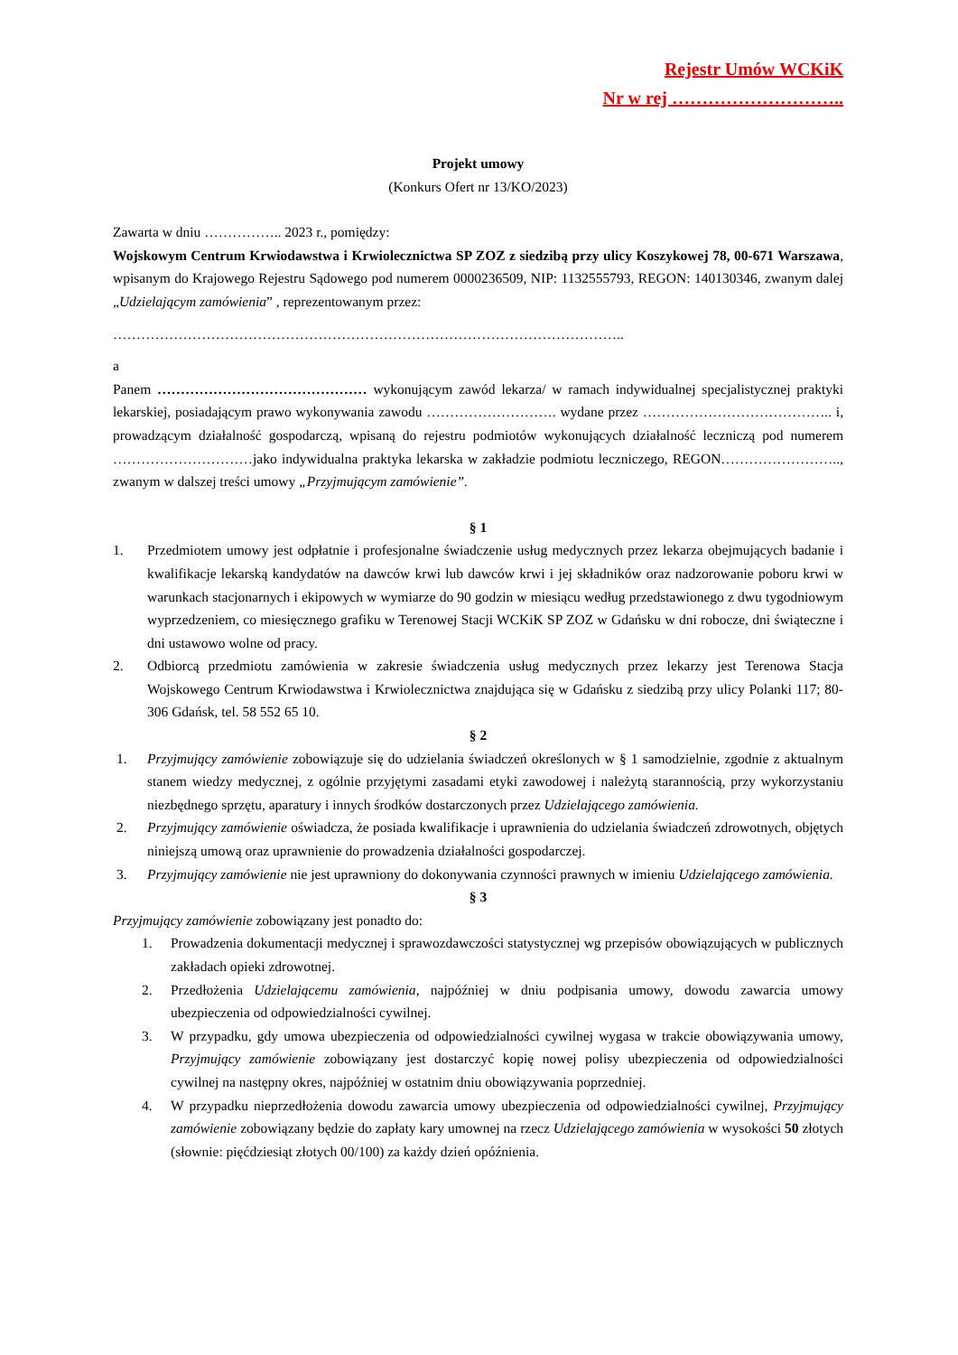Rejestr Umów WCKiK
Nr w rej ………………………..
Projekt umowy
(Konkurs Ofert nr 13/KO/2023)
Zawarta w dniu …………….. 2023 r., pomiędzy:
Wojskowym Centrum Krwiodawstwa i Krwiolecznictwa SP ZOZ z siedzibą przy ulicy Koszykowej 78, 00-671 Warszawa, wpisanym do Krajowego Rejestru Sądowego pod numerem 0000236509, NIP: 1132555793, REGON: 140130346, zwanym dalej „Udzielającym zamówienia” , reprezentowanym przez:
………………………………………………………………………………………………..
a
Panem ……………………………………… wykonującym zawód lekarza/ w ramach indywidualnej specjalistycznej praktyki lekarskiej, posiadającym prawo wykonywania zawodu ………………………. wydane przez ………………………………….. i, prowadzącym działalność gospodarczą, wpisaną do rejestru podmiotów wykonujących działalność leczniczą pod numerem …………………………jako indywidualna praktyka lekarska w zakładzie podmiotu leczniczego, REGON…………………….., zwanym w dalszej treści umowy „Przyjmującym zamówienie”.
§ 1
1. Przedmiotem umowy jest odpłatnie i profesjonalne świadczenie usług medycznych przez lekarza obejmujących badanie i kwalifikacje lekarską kandydatów na dawców krwi lub dawców krwi i jej składników oraz nadzorowanie poboru krwi w warunkach stacjonarnych i ekipowych w wymiarze do 90 godzin w miesiącu według przedstawionego z dwu tygodniowym wyprzedzeniem, co miesięcznego grafiku w Terenowej Stacji WCKiK SP ZOZ w Gdańsku w dni robocze, dni świąteczne i dni ustawowo wolne od pracy.
2. Odbiorcą przedmiotu zamówienia w zakresie świadczenia usług medycznych przez lekarzy jest Terenowa Stacja Wojskowego Centrum Krwiodawstwa i Krwiolecznictwa znajdująca się w Gdańsku z siedzibą przy ulicy Polanki 117; 80-306 Gdańsk, tel. 58 552 65 10.
§ 2
1. Przyjmujący zamówienie zobowiązuje się do udzielania świadczeń określonych w § 1 samodzielnie, zgodnie z aktualnym stanem wiedzy medycznej, z ogólnie przyjętymi zasadami etyki zawodowej i należytą starannością, przy wykorzystaniu niezbędnego sprzętu, aparatury i innych środków dostarczonych przez Udzielającego zamówienia.
2. Przyjmujący zamówienie oświadcza, że posiada kwalifikacje i uprawnienia do udzielania świadczeń zdrowotnych, objętych niniejszą umową oraz uprawnienie do prowadzenia działalności gospodarczej.
3. Przyjmujący zamówienie nie jest uprawniony do dokonywania czynności prawnych w imieniu Udzielającego zamówienia.
§ 3
Przyjmujący zamówienie zobowiązany jest ponadto do:
1. Prowadzenia dokumentacji medycznej i sprawozdawczości statystycznej wg przepisów obowiązujących w publicznych zakładach opieki zdrowotnej.
2. Przedłożenia Udzielającemu zamówienia, najpóźniej w dniu podpisania umowy, dowodu zawarcia umowy ubezpieczenia od odpowiedzialności cywilnej.
3. W przypadku, gdy umowa ubezpieczenia od odpowiedzialności cywilnej wygasa w trakcie obowiązywania umowy, Przyjmujący zamówienie zobowiązany jest dostarczyć kopię nowej polisy ubezpieczenia od odpowiedzialności cywilnej na następny okres, najpóźniej w ostatnim dniu obowiązywania poprzedniej.
4. W przypadku nieprzedłożenia dowodu zawarcia umowy ubezpieczenia od odpowiedzialności cywilnej, Przyjmujący zamówienie zobowiązany będzie do zapłaty kary umownej na rzecz Udzielającego zamówienia w wysokości 50 złotych (słownie: pięćdziesiąt złotych 00/100) za każdy dzień opóźnienia.